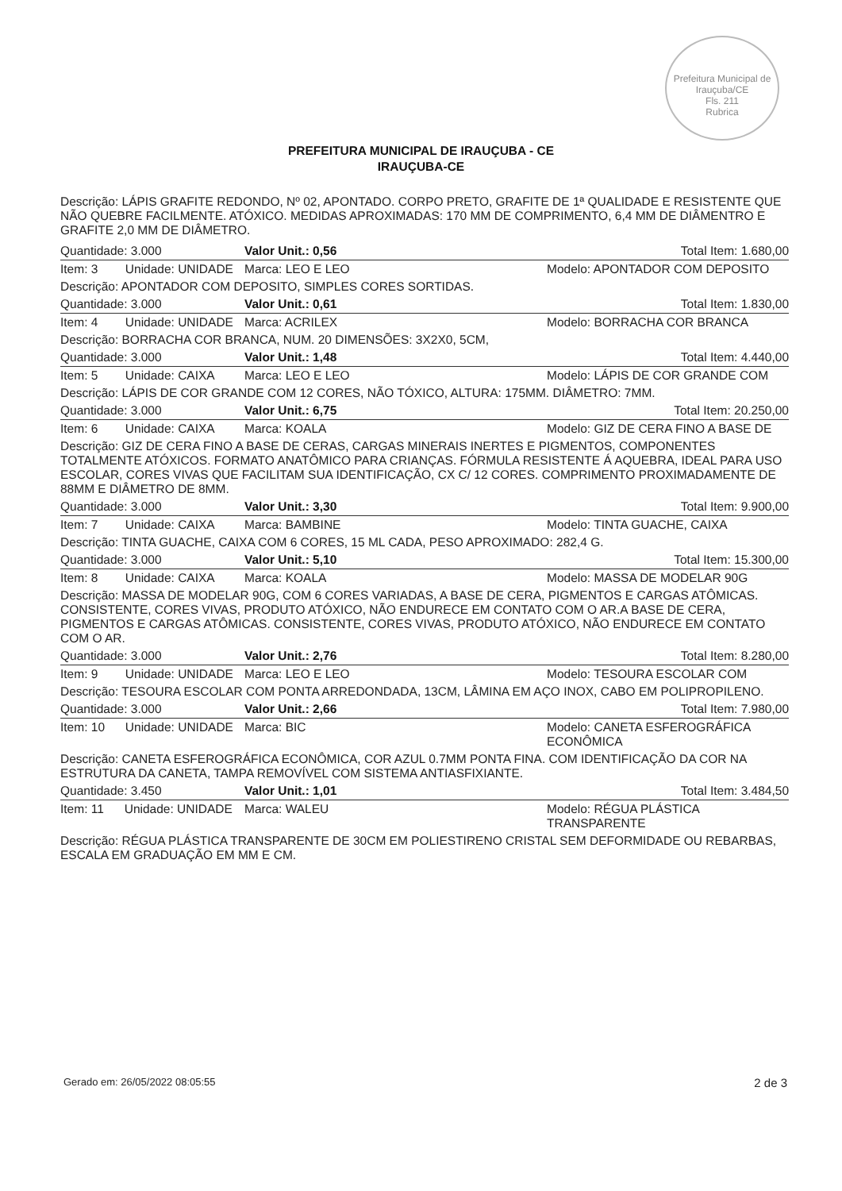Prefeitura Municipal de Irauçuba/CE
Fls. 211
Rubrica
PREFEITURA MUNICIPAL DE IRAUÇUBA - CE
IRAUÇUBA-CE
Descrição: LÁPIS GRAFITE REDONDO, Nº 02, APONTADO. CORPO PRETO, GRAFITE DE 1ª QUALIDADE E RESISTENTE QUE NÃO QUEBRE FACILMENTE. ATÓXICO. MEDIDAS APROXIMADAS: 170 MM DE COMPRIMENTO, 6,4 MM DE DIÂMENTRO E GRAFITE 2,0 MM DE DIÂMETRO.
| Quantidade: 3.000 | Valor Unit.: 0,56 | Total Item: 1.680,00 |
| Item: 3 Unidade: UNIDADE | Marca: LEO E LEO | Modelo: APONTADOR COM DEPOSITO |
| Descrição: APONTADOR COM DEPOSITO, SIMPLES CORES SORTIDAS. | | |
| Quantidade: 3.000 | Valor Unit.: 0,61 | Total Item: 1.830,00 |
| Item: 4 Unidade: UNIDADE | Marca: ACRILEX | Modelo: BORRACHA COR BRANCA |
| Descrição: BORRACHA COR BRANCA, NUM. 20 DIMENSÕES: 3X2X0, 5CM, | | |
| Quantidade: 3.000 | Valor Unit.: 1,48 | Total Item: 4.440,00 |
| Item: 5 Unidade: CAIXA | Marca: LEO E LEO | Modelo: LÁPIS DE COR GRANDE COM |
| Descrição: LÁPIS DE COR GRANDE COM 12 CORES, NÃO TÓXICO, ALTURA: 175MM. DIÂMETRO: 7MM. | | |
| Quantidade: 3.000 | Valor Unit.: 6,75 | Total Item: 20.250,00 |
| Item: 6 Unidade: CAIXA | Marca: KOALA | Modelo: GIZ DE CERA FINO A BASE DE |
| Descrição: GIZ DE CERA FINO A BASE DE CERAS, CARGAS MINERAIS INERTES E PIGMENTOS, COMPONENTES TOTALMENTE ATÓXICOS. FORMATO ANATÔMICO PARA CRIANÇAS. FÓRMULA RESISTENTE Á AQUEBRA, IDEAL PARA USO ESCOLAR, CORES VIVAS QUE FACILITAM SUA IDENTIFICAÇÃO, CX C/ 12 CORES. COMPRIMENTO PROXIMADAMENTE DE 88MM E DIÂMETRO DE 8MM. | | |
| Quantidade: 3.000 | Valor Unit.: 3,30 | Total Item: 9.900,00 |
| Item: 7 Unidade: CAIXA | Marca: BAMBINE | Modelo: TINTA GUACHE, CAIXA |
| Descrição: TINTA GUACHE, CAIXA COM 6 CORES, 15 ML CADA, PESO APROXIMADO: 282,4 G. | | |
| Quantidade: 3.000 | Valor Unit.: 5,10 | Total Item: 15.300,00 |
| Item: 8 Unidade: CAIXA | Marca: KOALA | Modelo: MASSA DE MODELAR 90G |
| Descrição: MASSA DE MODELAR 90G, COM 6 CORES VARIADAS, A BASE DE CERA, PIGMENTOS E CARGAS ATÔMICAS. CONSISTENTE, CORES VIVAS, PRODUTO ATÓXICO, NÃO ENDURECE EM CONTATO COM O AR.A BASE DE CERA, PIGMENTOS E CARGAS ATÔMICAS. CONSISTENTE, CORES VIVAS, PRODUTO ATÓXICO, NÃO ENDURECE EM CONTATO COM O AR. | | |
| Quantidade: 3.000 | Valor Unit.: 2,76 | Total Item: 8.280,00 |
| Item: 9 Unidade: UNIDADE | Marca: LEO E LEO | Modelo: TESOURA ESCOLAR COM |
| Descrição: TESOURA ESCOLAR COM PONTA ARREDONDADA, 13CM, LÂMINA EM AÇO INOX, CABO EM POLIPROPILENO. | | |
| Quantidade: 3.000 | Valor Unit.: 2,66 | Total Item: 7.980,00 |
| Item: 10 Unidade: UNIDADE | Marca: BIC | Modelo: CANETA ESFEROGRÁFICA ECONÔMICA |
| Descrição: CANETA ESFEROGRÁFICA ECONÔMICA, COR AZUL 0.7MM PONTA FINA. COM IDENTIFICAÇÃO DA COR NA ESTRUTURA DA CANETA, TAMPA REMOVÍVEL COM SISTEMA ANTIASFIXIANTE. | | |
| Quantidade: 3.450 | Valor Unit.: 1,01 | Total Item: 3.484,50 |
| Item: 11 Unidade: UNIDADE | Marca: WALEU | Modelo: RÉGUA PLÁSTICA TRANSPARENTE |
| Descrição: RÉGUA PLÁSTICA TRANSPARENTE DE 30CM EM POLIESTIRENO CRISTAL SEM DEFORMIDADE OU REBARBAS, ESCALA EM GRADUAÇÃO EM MM E CM. | | |
Gerado em: 26/05/2022 08:05:55 2 de 3